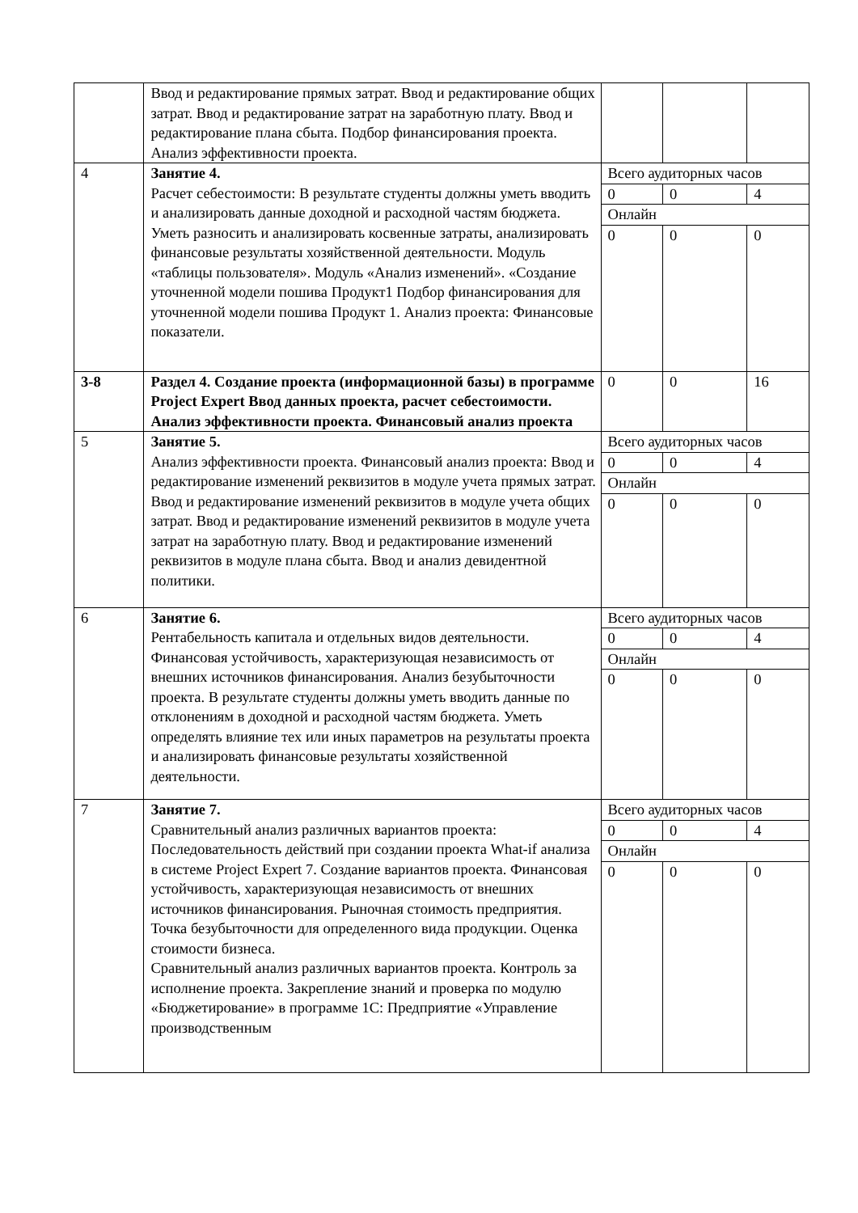| | Ввод и редактирование прямых затрат. Ввод и редактирование общих затрат. Ввод и редактирование затрат на заработную плату. Ввод и редактирование плана сбыта. Подбор финансирования проекта. Анализ эффективности проекта. | | | |
| 4 | Занятие 4. Расчет себестоимости: В результате студенты должны уметь вводить и анализировать данные доходной и расходной частям бюджета. Уметь разносить и анализировать косвенные затраты, анализировать финансовые результаты хозяйственной деятельности. Модуль «таблицы пользователя». Модуль «Анализ изменений». «Создание уточненной модели пошива Продукт1 Подбор финансирования для уточненной модели пошива Продукт 1. Анализ проекта: Финансовые показатели. | Всего аудиторных часов | | |
| | | 0 | 0 | 4 |
| | | Онлайн | | |
| | | 0 | 0 | 0 |
| 3-8 | Раздел 4. Создание проекта (информационной базы) в программе Project Expert Ввод данных проекта, расчет себестоимости. Анализ эффективности проекта. Финансовый анализ проекта | 0 | 0 | 16 |
| 5 | Занятие 5. Анализ эффективности проекта. Финансовый анализ проекта: Ввод и редактирование изменений реквизитов в модуле учета прямых затрат. Ввод и редактирование изменений реквизитов в модуле учета общих затрат. Ввод и редактирование изменений реквизитов в модуле учета затрат на заработную плату. Ввод и редактирование изменений реквизитов в модуле плана сбыта. Ввод и анализ девидентной политики. | Всего аудиторных часов | | |
| | | 0 | 0 | 4 |
| | | Онлайн | | |
| | | 0 | 0 | 0 |
| 6 | Занятие 6. Рентабельность капитала и отдельных видов деятельности. Финансовая устойчивость, характеризующая независимость от внешних источников финансирования. Анализ безубыточности проекта. В результате студенты должны уметь вводить данные по отклонениям в доходной и расходной частям бюджета. Уметь определять влияние тех или иных параметров на результаты проекта и анализировать финансовые результаты хозяйственной деятельности. | Всего аудиторных часов | | |
| | | 0 | 0 | 4 |
| | | Онлайн | | |
| | | 0 | 0 | 0 |
| 7 | Занятие 7. Сравнительный анализ различных вариантов проекта: Последовательность действий при создании проекта What-if анализа в системе Project Expert 7. Создание вариантов проекта. Финансовая устойчивость, характеризующая независимость от внешних источников финансирования. Рыночная стоимость предприятия. Точка безубыточности для определенного вида продукции. Оценка стоимости бизнеса. Сравнительный анализ различных вариантов проекта. Контроль за исполнение проекта. Закрепление знаний и проверка по модулю «Бюджетирование» в программе 1С: Предприятие «Управление производственным | Всего аудиторных часов | | |
| | | 0 | 0 | 4 |
| | | Онлайн | | |
| | | 0 | 0 | 0 |